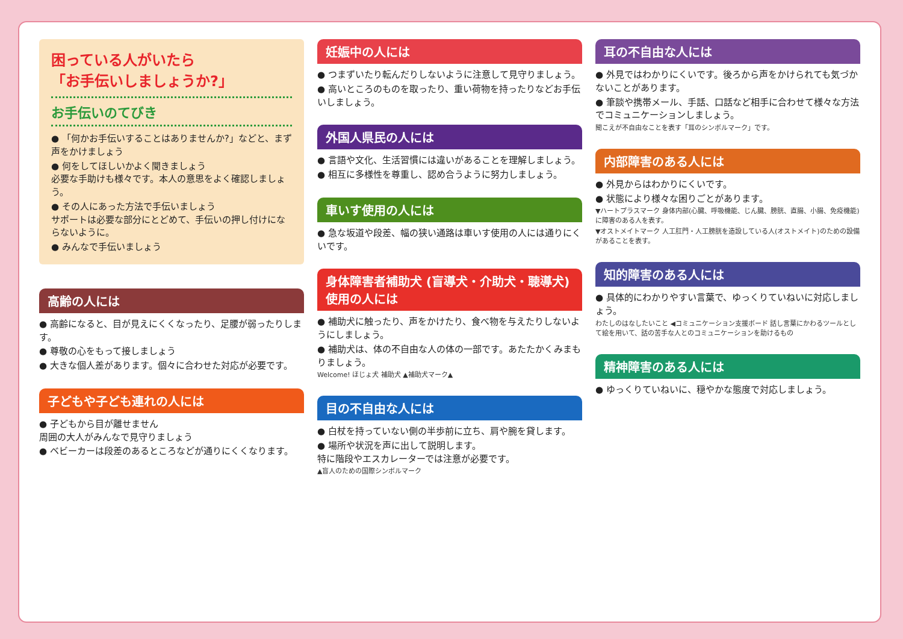困っている人がいたら
「お手伝いしましょうか?」
お手伝いのてびき
● 「何かお手伝いすることはありませんか?」などと、まず声をかけましょう
● 何をしてほしいかよく聞きましょう
必要な手助けも様々です。本人の意思をよく確認しましょう。
● その人にあった方法で手伝いましょう
サポートは必要な部分にとどめて、手伝いの押し付けにならないように。
● みんなで手伝いましょう
高齢の人には
● 高齢になると、目が見えにくくなったり、足腰が弱ったりします。
● 尊敬の心をもって接しましょう
● 大きな個人差があります。個々に合わせた対応が必要です。
子どもや子ども連れの人には
● 子どもから目が離せません
周囲の大人がみんなで見守りましょう
● ベビーカーは段差のあるところなどが通りにくくなります。
妊娠中の人には
● つまずいたり転んだりしないように注意して見守りましょう。
● 高いところのものを取ったり、重い荷物を持ったりなどお手伝いしましょう。
外国人県民の人には
● 言語や文化、生活習慣には違いがあることを理解しましょう。
● 相互に多様性を尊重し、認め合うように努力しましょう。
車いす使用の人には
● 急な坂道や段差、幅の狭い通路は車いす使用の人には通りにくいです。
身体障害者補助犬 (盲導犬・介助犬・聴導犬) 使用の人には
● 補助犬に触ったり、声をかけたり、食べ物を与えたりしないようにしましょう。
● 補助犬は、体の不自由な人の体の一部です。あたたかくみまもりましょう。
Welcome! ほじょ犬 補助犬 ▲補助犬マーク▲
目の不自由な人には
● 白杖を持っていない側の半歩前に立ち、肩や腕を貸します。
● 場所や状況を声に出して説明します。
特に階段やエスカレーターでは注意が必要です。
▲盲人のための国際シンボルマーク
耳の不自由な人には
● 外見ではわかりにくいです。後ろから声をかけられても気づかないことがあります。
● 筆談や携帯メール、手話、口話など相手に合わせて様々な方法でコミュニケーションしましょう。
聞こえが不自由なことを表す「耳のシンボルマーク」です。
内部障害のある人には
● 外見からはわかりにくいです。
● 状態により様々な困りごとがあります。
▼ハートプラスマーク 身体内部(心臓、呼吸機能、じん臓、膀胱、直腸、小腸、免疫機能)に障害のある人を表す。
▼オストメイトマーク 人工肛門・人工膀胱を造設している人(オストメイト)のための設備があることを表す。
知的障害のある人には
● 具体的にわかりやすい言葉で、ゆっくりていねいに対応しましょう。
わたしのはなしたいこと ◀コミュニケーション支援ボード 話し言葉にかわるツールとして絵を用いて、話の苦手な人とのコミュニケーションを助けるもの
精神障害のある人には
● ゆっくりていねいに、穏やかな態度で対応しましょう。